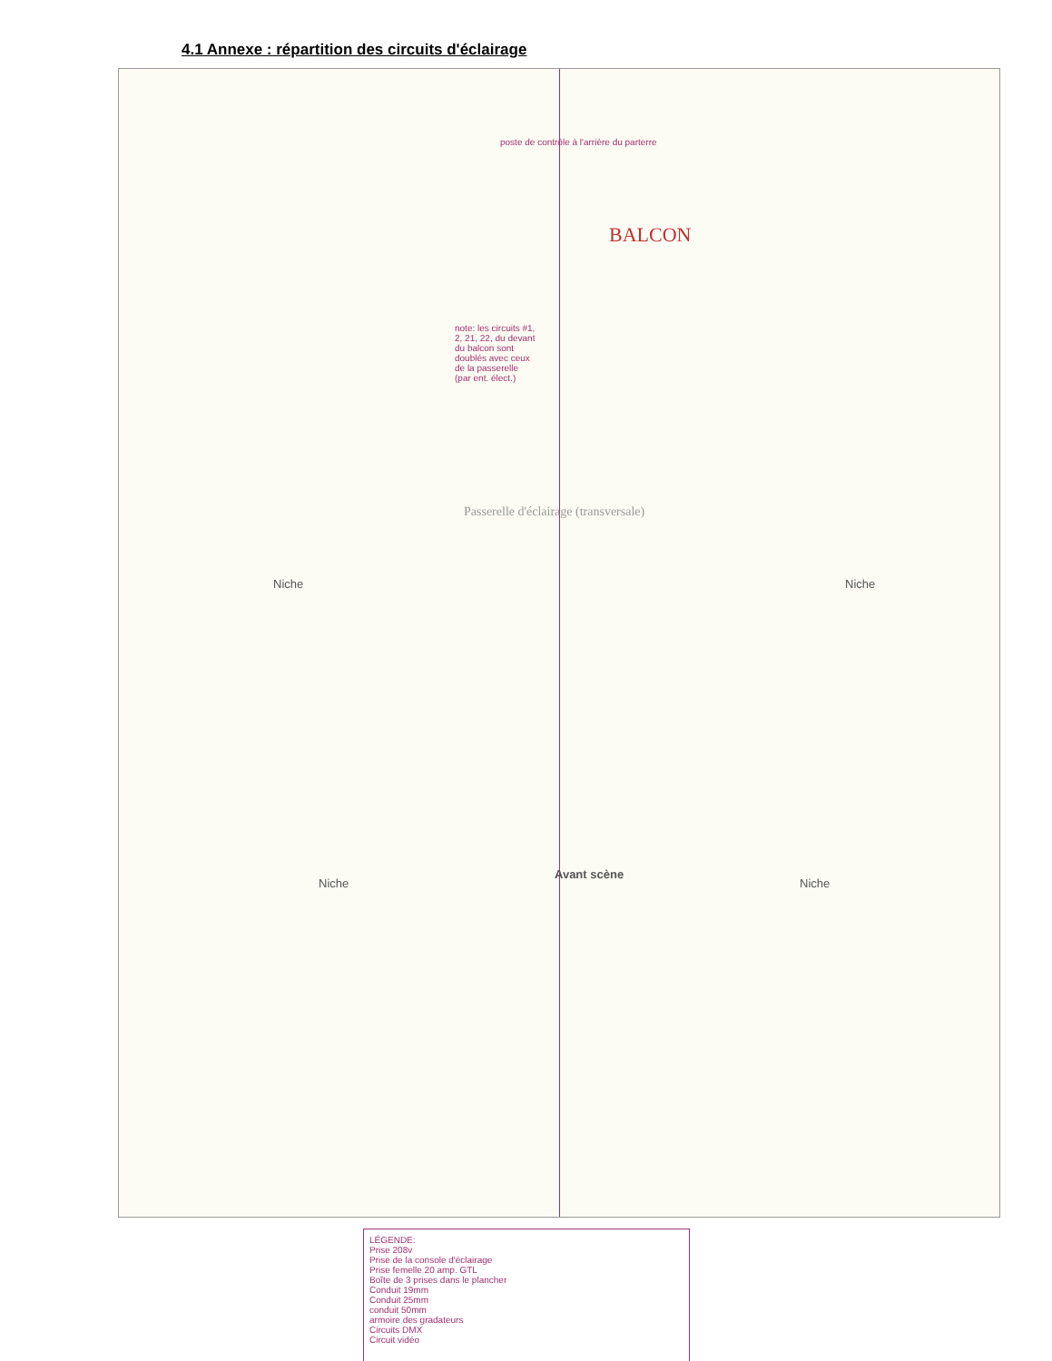4.1 Annexe : répartition des circuits d'éclairage
poste de contrôle à l'arrière du parterre
BALCON
note: les circuits #1, 2, 21, 22, du devant du balcon sont doublés avec ceux de la passerelle (par ent. élect.)
Passerelle d'éclairage (transversale)
Niche Niche
Avant scène
Niche Niche
LÉGENDE:
Prise 208v
Prise de la console d'éclairage
Prise femelle 20 amp. GTL
Boîte de 3 prises dans le plancher
Conduit 19mm
Conduit 25mm
conduit 50mm
armoire des gradateurs
Circuits DMX
Circuit vidéo